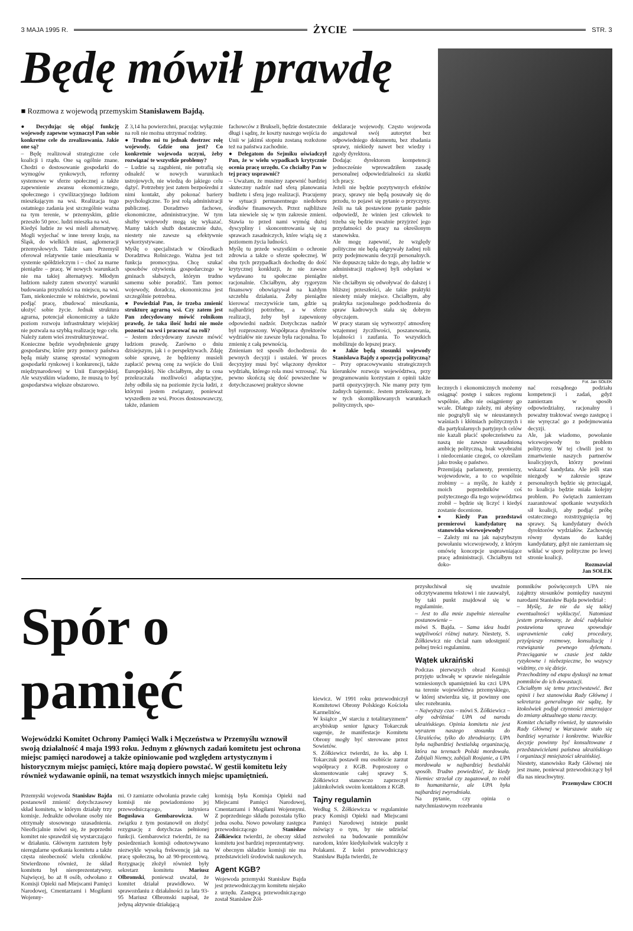3 MAJA 1995 R. ŻYCIE STR. 3
Będę mówił prawdę
■ Rozmowa z wojewodą przemyskim Stanisławem Bajdą.
● Decydując się objąć funkcję wojewody zapewne wyznaczył Pan sobie konkretne cele do zrealizowania. Jakie one są?
– Będę realizował strategiczne cele koalicji i rządu. One są ogólnie znane. Chodzi o dostosowanie gospodarki do wymogów rynkowych, reformy systemowe w sferze społecznej a także zapewnienie awansu ekonomicznego, społecznego i cywilizacyjnego ludziom mieszkającym na wsi. Realizacja tego ostatniego zadania jest szczególnie ważna na tym terenie, w przemyskim, gdzie przeszło 50 proc. ludzi mieszka na wsi.
Kiedyś ludzie ze wsi mieli alternatywę. Mogli wyjechać w inne tereny kraju, na Śląsk, do wielkich miast, aglomeracji przemysłowych. Także sam Przemyśl oferował relatywnie tanie mieszkania w systemie spółdzielczym i – choć za marne pieniądze – pracę. W nowych warunkach nie ma takiej alternatywy. Młodym ludziom należy zatem stworzyć warunki budowania przyszłości na miejscu, na wsi. Tam, niekoniecznie w rolnictwie, powinni podjąć pracę, zbudować mieszkania, ułożyć sobie życie. Jednak struktura agrarna, potencjał ekonomiczny a także poziom rozwoju infrastruktury wiejskiej nie pozwala na szybką realizację tego celu. Należy zatem wieś zrestrukturyzować.
Konieczne będzie wyodrębnienie grupy gospodarstw, które przy pomocy państwa będą miały szansę sprostać wymogom gospodarki rynkowej i konkurencji, także międzynarodowej w Unii Europejskiej. Ale wszystkim wiadomo, że muszą to być gospodarstwa większe obszarowo.
Z 3,14 ha powierzchni, pracując wyłącznie na roli nie można utrzymać rodziny.
● Trudno mi tu jednak dostrzec rolę wojewody. Gdzie ona jest? Co konkretnie wojewoda uczyni, żeby rozwiązać te wszystkie problemy?
– Ludzie są zagubieni, nie potrafią się odnaleźć w nowych warunkach ustrojowych, nie wiedzą do jakiego celu dążyć. Potrzebny jest zatem bezpośredni z nimi kontakt, aby pokonać bariery psychologiczne. To jest rolą administracji publicznej. Doradztwo fachowe, ekonomiczne, administracyjne. W tym służby wojewody mogą się wykazać. Mamy takich służb dostatecznie dużo, niestety nie zawsze są efektywnie wykorzystywane.
Myślę o specjalistach w Ośrodkach Doradztwa Rolniczego. Ważna jest też funkcja promocyjna. Chcę szukać sposobów ożywienia gospodarczego w gminach słabszych, którym trudno samemu sobie poradzić. Tam pomoc wojewody, doradcza, ekonomiczna jest szczególnie potrzebna.
● Powiedział Pan, że trzeba zmienić strukturę agrarną wsi. Czy zatem jest Pan zdecydowany mówić rolnikom prawdę, że taka ilość ludzi nie może pozostać na wsi i pracować na roli?
– Jestem zdecydowany zawsze mówić ludziom prawdę. Zarówno o dniu dzisiejszym, jak i o perspektywach. Zdaję sobie sprawę, że będziemy musieli zapłacić pewną cenę za wejście do Unii Europejskiej. Nie chciałbym, aby ta cena przekraczała możliwości adaptacyjne, żeby odbiła się na poziomie życia ludzi, z którymi jestem związany, ponieważ wyszedłem ze wsi. Proces dostosowawczy, także, zdaniem
fachowców z Brukseli, będzie dostatecznie długi i sądzę, że koszty naszego wejścia do Unii w jakimś stopniu zostaną rozłożone też na państwa zachodnie.
● Delegatom do Sejmiku oświadczył Pan, że w wielu wypadkach krytycznie ocenia pracę urzędu. Co chciałby Pan w tej pracy usprawnić?
– Uważam, że musimy zapewnić bardziej skuteczny nadzór nad sferą planowania budżetu i sferą jego realizacji. Pracujemy w sytuacji permanentnego niedoboru środków finansowych. Przez najbliższe lata niewiele się w tym zakresie zmieni. Stawia to przed nami wymóg dużej dyscypliny i skoncentrowania się na sprawach zasadniczych, które wiążą się z poziomem życia ludności.
Myślę tu przede wszystkim o ochronie zdrowia a także o sferze społecznej. W obu tych przypadkach dochodzę do dość krytycznej konkluzji, że nie zawsze wydawano tu społeczne pieniądze racjonalnie. Chciałbym, aby rygoryzm finansowy obowiązywał na każdym szczeblu działania. Żeby pieniądze kierować rzeczywiście tam, gdzie są najbardziej potrzebne, a w sferze realizacji, żeby był zapewniony odpowiedni nadzór. Dotychczas nadzór był rozproszony. Współpraca dyrektorów wydziałów nie zawsze była racjonalna. To zmienię z całą pewnością.
Zmieniam też sposób dochodzenia do pewnych decyzji i ustaleń. W proces decyzyjny musi być włączony dyrektor wydziału, którego rola musi wzrosnąć. Na pewno skończą się dość powszechne w dotychczasowej praktyce słowne
deklaracje wojewody. Często wojewoda angażował swój autorytet bez odpowiedniego dokumentu, bez zbadania sprawy, niekiedy nawet bez wiedzy i zgody dyrektora.
Dodając dyrektorom kompetencji jednocześnie wprowadziłem zasadę personalnej odpowiedzialności za skutki ich pracy.
Jeżeli nie będzie pozytywnych efektów pracy, sprawy nie będą posuwały się do przodu, to pojawi się pytanie o przyczyny. Jeśli na tak postawione pytanie padnie odpowiedź, że winien jest człowiek to trzeba się będzie uważnie przyjrzeć jego przydatności do pracy na określonym stanowisku.
Ale mogę zapewnić, że względy polityczne nie będą odgrywały żadnej roli przy podejmowaniu decyzji personalnych. Nie dopuszczę także do tego, aby ludzie w administracji rządowej byli odsyłani w niebyt.
Nie chciałbym się odwoływać do dalszej i bliższej przeszłości, ale takie praktyki niestety miały miejsce. Chciałbym, aby praktyka racjonalnego podchodzenia do spraw kadrowych stała się dobrym obyczajem.
W pracy staram się wytworzyć atmosferę wzajemnej życzliwości, poszanowania, lojalności i zaufania. To wszystkich mobilizuje do lepszej pracy.
● Jakie będą stosunki wojewody Stanisława Bajdy z opozycją polityczną?
– Przy opracowywaniu strategicznych kierunków rozwoju województwa, przy programowaniu korzystam z opinii także partii opozycyjnych. Nie mamy przy tym żadnych tajemnic. Jestem przekonany, że w tych skomplikowanych warunkach politycznych, spo-
Fot. Jan SOŁEK
łecznych i ekonomicznych możemy osiągnąć postęp i sukces regionu wspólnie, albo nie osiągniemy go wcale. Dlatego zależy, mi abyśmy nie pogrążyli się w nieustannych waśniach i kłótniach politycznych i dla partykularnych partyjnych celów nie kazali płacić społeczeństwu za naszą nie zawsze uzasadnioną ambicję polityczną, brak wyobraźni i niedocenianie czegoś, co określam jako troskę o państwo.
Przemijają parlamenty, premierzy, wojewodowie, a to co wspólnie zrobimy – a myślę, że każdy z moich poprzedników coś pożytecznego dla tego województwa zrobił – będzie się liczyć i kiedyś zostanie docenione.
● Kiedy Pan przedstawi premierowi kandydaturę na stanowisko wicewojewody?
– Zależy mi na jak najszybszym powołaniu wicewojewody, z którym omówię koncepcje usprawniające pracę administracji. Chciałbym też doko-
nać rozsądnego podziału kompetencji i zadań, gdyż zamierzam w sposób odpowiedzialny, racjonalny i poważny traktować swego zastępcę i nie wyręczać go z podejmowania decyzji.
Ale, jak wiadomo, powołanie wicewojewody to problem polityczny. W tej chwili jest to zmartwienie naszych partnerów koalicyjnych, którzy powinni wskazać kandydata. Ale jeśli stan niezgody w zakresie spraw personalnych będzie się przeciągał, to koalicja będzie miała kolejny problem. Po świętach zamierzam zaaranżować spotkanie wszystkich sił koalicji, aby podjąć próbę ostatecznego rozstrzygnięcia tej sprawy. Są kandydatury dwóch dyrektorów wydziałów. Zachowuję równy dystans do każdej kandydatury, gdyż nie zamierzam się wikłać w spory polityczne po lewej stronie koalicji.
Rozmawiał
Jan SOŁEK
Spór o pamięć
Wojewódzki Komitet Ochrony Pamięci Walk i Męczeństwa w Przemyślu wznowił swoją działalność 4 maja 1993 roku. Jednym z głównych zadań komitetu jest ochrona miejsc pamięci narodowej a także opiniowanie pod względem artystycznym i historycznym miejsc pamięci, które mają dopiero powstać. W gestii komitetu leży również wydawanie opinii, na temat wszystkich innych miejsc upamiętnień.
Przemyski wojewoda Stanisław Bajda postanowił zmienić dotychczasowy skład komitetu, w którym działały trzy komisje. Jednakże odwołane osoby nie otrzymały stosownego uzasadnienia. Nieoficjalnie mówi się, że poprzedni komitet nie sprawdził się wystarczająco w działaniu. Głównym zarzutem były nieregularne spotkania komitetu a także częsta nieobecność wielu członków. Stwierdzono również, że skład komitetu był niereprezentatywny. Najwięcej, bo aż 8 osób, odwołano z Komisji Opieki nad Miejscami Pamięci Narodowej, Cmentarzami i Mogiłami Wojenny-
mi. O zamiarze odwołania prawie całej komisji nie powiadomiono jej przewodniczącego, inżyniera Bogusława Gembarowicza. W związku z tym postanowił on złożyć rezygnację z dotychczas pełnionej funkcji. Gembarowicz twierdzi, że na posiedzeniach komisji odnotowywano niezwykle wysoką frekwencję jak na pracę społeczną, bo aż 90-procentową. Rezygnację złożył również były sekretarz komitetu Mariusz Olbromski, ponieważ uważał, że komitet działał prawidłowo. W sprawozdaniu z działalności za lata 93-95 Mariusz Olbromski napisał, że jedyną aktywnie działającą
komisją była Komisja Opieki nad Miejscami Pamięci Narodowej, Cmentarzami i Mogiłami Wojennymi. Z poprzedniego składu pozostała tylko jedna osoba. Nowo powołany zastępca przewodniczącego Stanisław Żółkiewicz twierdzi, że obecny skład komitetu jest bardziej reprezentatywny.
W obecnym składzie komisji nie ma przedstawicieli środowisk naukowych.
Agent KGB?
Wojewoda przemyski Stanisław Bajda jest przewodniczącym komitetu niejako z urzędu. Zastępcą przewodniczącego został Stanisław Żół-
kiewicz. W 1991 roku przewodniczył Komitetowi Obrony Polskiego Kościoła Karmelitów.
W książce „W starciu z totalitaryzmem" arcybiskup senior Ignacy Tokarczuk sugeruje, że manifestacje Komitetu Obrony mogły być sterowane przez Sowietów.
S. Żółkiewicz twierdzi, że ks. abp I. Tokarczuk postawił mu osobiście zarzut współpracy z KGB. Poproszony o skomentowanie całej sprawy S. Żółkiewicz stanowczo zaprzeczył jakimkolwiek swoim kontaktom z KGB.
Tajny regulamin
Według S. Żółkiewicza w regulaminie pracy Komisji Opieki nad Miejscami Pamięci Narodowej istnieje punkt mówiący o tym, by nie udzielać zezwoleń na budowanie pomników narodom, które kiedykolwiek walczyły z Polakami. Z kolei przewodniczący Stanisław Bajda twierdzi, że
przysłuchiwał się uważnie odczytywanemu tekstowi i nie zauważył, by taki punkt znajdował się w regulaminie.
– Jest to dla mnie zupełnie nierealne postanowienie –
mówi S. Bajda. – Sama idea budzi wątpliwości różnej natury. Niestety, S. Żółkiewicz nie chciał nam udostępnić pełnej treści regulaminu.
Wątek ukraiński
Podczas pierwszych obrad Komisji przyjęto uchwałę w sprawie nielegalnie wzniesionych upamiętnień ku czci UPA na terenie województwa przemyskiego, w której stwierdza się, iż powinny one ulec rozebraniu.
– Najwyższy czas – mówi S. Żółkiewicz – aby odróżniać UPA od narodu ukraińskiego. Opinia komitetu nie jest wyrazem naszego stosunku do Ukraińców, tylko do zbrodniarzy. UPA była najbardziej bestialską organizacją, która na terenach Polski mordowała. Zabijali Niemcy, zabijali Rosjanie, a UPA mordowała w najbardziej bestialski sposób. Trudno powiedzieć, że kiedy Niemiec strzelał czy zagazował, to robił to humanitarnie, ale UPA była najbardziej zwyrodniała.
Na pytanie, czy opinia o natychmiastowym rozebraniu
pomników poświęconych UPA nie zająłtrzy stosunków pomiędzy naszymi narodami Stanisław Bajda powiedział :
– Myślę, że nie da się takiej ewentualności wykluczyć. Natomiast jestem przekonany, że dość radykalnie postawiona sprawa spowoduje usprawnienie całej procedury, przyśpieszy rozmowy, konsultację i rozwiązanie pewnego dylematu. Przeciąganie w czasie jest także ryzykowne i niebezpieczne, bo wszyscy widzimy, co się dzieje.
Przechodzimy od etapu dyskusji na temat pomników do ich dewastacji.
Chciałbym się temu przeciwstawić. Bez opinii i bez stanowiska Rady Głównej i sekretarza generalnego nie sądzę, by ktokolwiek podjął czynności zmierzające do zmiany aktualnego stanu rzeczy.
Komitet chciałby również, by stanowisko Rady Głównej w Warszawie stało się bardziej wyraziste i konkretne. Wszelkie decyzje powinny być konsultowane z przedstawicielami państwa ukraińskiego i organizacji mniejszości ukraińskiej.
Niestety, stanowisko Rady Głównej nie jest znane, ponieważ przewodniczący był dla nas nieuchwytny.
Przemysław CIOCH